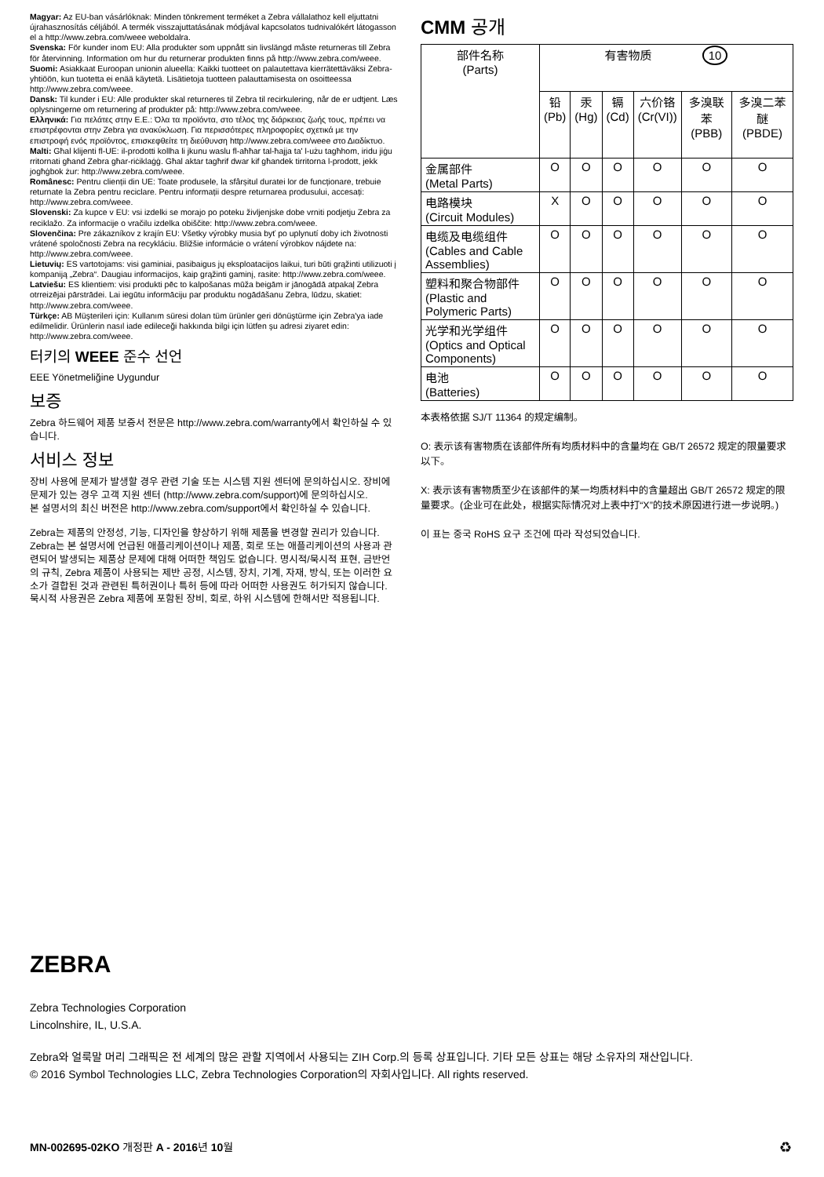Magyar: Az EU-ban vásárlóknak: Minden tönkrement terméket a Zebra vállalathoz kell eljuttatni újrahasznosítás céljából. A termék visszajuttatásának módjával kapcsolatos tudnivalókért látogasson el a http://www.zebra.com/weee weboldalra.
Svenska: För kunder inom EU: Alla produkter som uppnått sin livslängd måste returneras till Zebra för återvinning. Information om hur du returnerar produkten finns på http://www.zebra.com/weee.
Suomi: Asiakkaat Euroopan unionin alueella: Kaikki tuotteet on palautettava kierrätettäväksi Zebra-yhtiöön, kun tuotetta ei enää käytetä. Lisätietoja tuotteen palauttamisesta on osoitteessa http://www.zebra.com/weee.
Dansk: Til kunder i EU: Alle produkter skal returneres til Zebra til recirkulering, når de er udtjent. Læs oplysningerne om returnering af produkter på: http://www.zebra.com/weee.
Ελληνικά: Για πελάτες στην Ε.Ε.: Όλα τα προϊόντα, στο τέλος της διάρκειας ζωής τους, πρέπει να επιστρέφονται στην Zebra για ανακύκλωση. Για περισσότερες πληροφορίες σχετικά με την επιστροφή ενός προϊόντος, επισκεφθείτε τη διεύθυνση http://www.zebra.com/weee στο Διαδίκτυο.
Malti: Għal klijenti fl-UE: il-prodotti kollha li jkunu waslu fl-aħħar tal-ħajja ta' l-użu tagħhom, iridu jiġu rritornati għand Zebra għar-riċiklaġġ. Għal aktar tagħrif dwar kif għandek tirritorna l-prodott, jekk jogħġbok żur: http://www.zebra.com/weee.
Românesc: Pentru clienții din UE: Toate produsele, la sfârșitul duratei lor de funcționare, trebuie returnate la Zebra pentru reciclare. Pentru informații despre returnarea produsului, accesați: http://www.zebra.com/weee.
Slovenski: Za kupce v EU: vsi izdelki se morajo po poteku življenjske dobe vrniti podjetju Zebra za reciklažo. Za informacije o vračilu izdelka obiščite: http://www.zebra.com/weee.
Slovenčina: Pre zákazníkov z krajín EU: Všetky výrobky musia byť po uplynutí doby ich životnosti vrátené spoločnosti Zebra na recykláciu. Bližšie informácie o vrátení výrobkov nájdete na: http://www.zebra.com/weee.
Lietuvių: ES vartotojams: visi gaminiai, pasibaigus jų eksploatacijos laikui, turi būti grąžinti utilizuoti į kompaniją „Zebra“. Daugiau informacijos, kaip grąžinti gaminį, rasite: http://www.zebra.com/weee.
Latviešu: ES klientiem: visi produkti pēc to kalpošanas mūža beigām ir jānogādā atpakaļ Zebra otrreizējai pārstrādei. Lai iegūtu informāciju par produktu nogādāšanu Zebra, lūdzu, skatiet: http://www.zebra.com/weee.
Türkçe: AB Müşterileri için: Kullanım süresi dolan tüm ürünler geri dönüştürme için Zebra'ya iade edilmelidir. Ürünlerin nasıl iade edileceği hakkında bilgi için lütfen şu adresi ziyaret edin: http://www.zebra.com/weee.
터키의 WEEE 준수 선언
EEE Yönetmeliğine Uygundur
보증
Zebra 하드웨어 제품 보증서 전문은 http://www.zebra.com/warranty에서 확인하실 수 있습니다.
서비스 정보
장비 사용에 문제가 발생할 경우 관련 기술 또는 시스템 지원 센터에 문의하십시오. 장비에 문제가 있는 경우 고객 지원 센터 (http://www.zebra.com/support)에 문의하십시오.
본 설명서의 최신 버전은 http://www.zebra.com/support에서 확인하실 수 있습니다.
Zebra는 제품의 안정성, 기능, 디자인을 향상하기 위해 제품을 변경할 권리가 있습니다. Zebra는 본 설명서에 언급된 애플리케이션이나 제품, 회로 또는 애플리케이션의 사용과 관련되어 발생되는 제품상 문제에 대해 어떠한 책임도 없습니다. 명시적/묵시적 표현, 금반언의 규칙, Zebra 제품이 사용되는 제반 공정, 시스템, 장치, 기계, 자재, 방식, 또는 이러한 요소가 결합된 것과 관련된 특허권이나 특허 등에 따라 어떠한 사용권도 허가되지 않습니다. 묵시적 사용권은 Zebra 제품에 포함된 장비, 회로, 하위 시스템에 한해서만 적용됩니다.
CMM 공개
| 部件名称 (Parts) | 有害物质 10 | | | | | |
| --- | --- | --- | --- | --- | --- | --- |
| | 铅 (Pb) | 汞 (Hg) | 镉 (Cd) | 六价铬 (Cr(VI)) | 多溴联苯 (PBB) | 多溴二苯醚 (PBDE) |
| 金属部件 (Metal Parts) | O | O | O | O | O | O |
| 电路模块 (Circuit Modules) | X | O | O | O | O | O |
| 电缆及电缆组件 (Cables and Cable Assemblies) | O | O | O | O | O | O |
| 塑料和聚合物部件 (Plastic and Polymeric Parts) | O | O | O | O | O | O |
| 光学和光学组件 (Optics and Optical Components) | O | O | O | O | O | O |
| 电池 (Batteries) | O | O | O | O | O | O |
本表格依据 SJ/T 11364 的规定编制。
O: 表示该有害物质在该部件所有均质材料中的含量均在 GB/T 26572 规定的限量要求以下。
X: 表示该有害物质至少在该部件的某一均质材料中的含量超出 GB/T 26572 规定的限量要求。(企业可在此处，根据实际情况对上表中打“X”的技术原因进行进一步说明。)
이 표는 중국 RoHS 요구 조건에 따라 작성되었습니다.
ZEBRA
Zebra Technologies Corporation
Lincolnshire, IL, U.S.A.
Zebra와 얼룩말 머리 그래픽은 전 세계의 많은 관할 지역에서 사용되는 ZIH Corp.의 등록 상표입니다. 기타 모든 상표는 해당 소유자의 재산입니다.
© 2016 Symbol Technologies LLC, Zebra Technologies Corporation의 자회사입니다. All rights reserved.
MN-002695-02KO 개정판 A - 2016년 10월 ♻